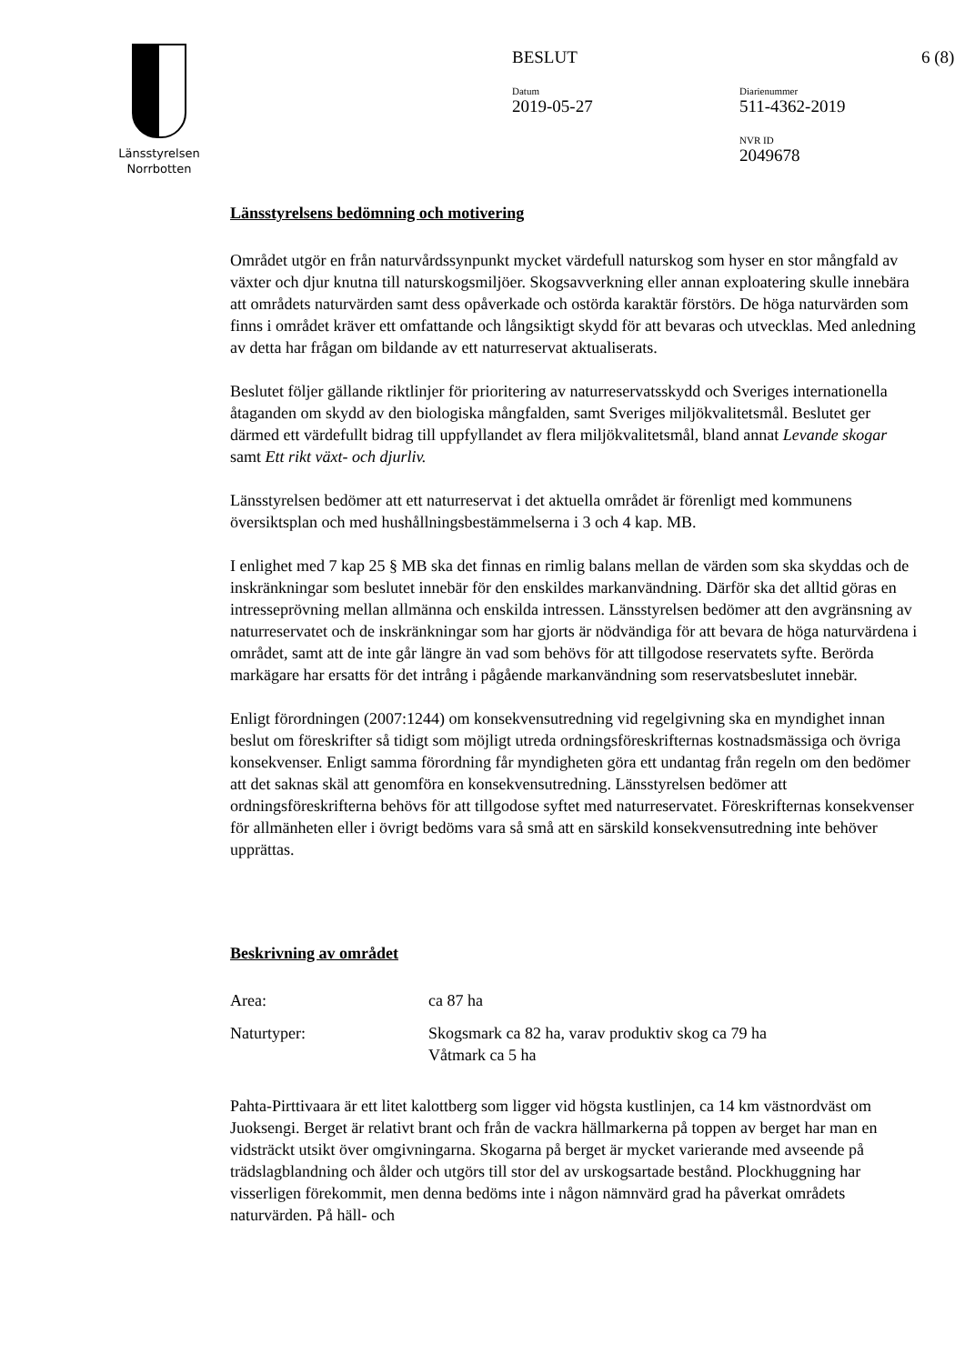Länsstyrelsen
Norrbotten
BESLUT 6 (8)
Datum
2019-05-27
Diarienummer
511-4362-2019
NVR ID
2049678
Länsstyrelsens bedömning och motivering
Området utgör en från naturvårdssynpunkt mycket värdefull naturskog som hyser en stor mångfald av växter och djur knutna till naturskogsmiljöer. Skogsavverkning eller annan exploatering skulle innebära att områdets naturvärden samt dess opåverkade och ostörda karaktär förstörs. De höga naturvärden som finns i området kräver ett omfattande och långsiktigt skydd för att bevaras och utvecklas. Med anledning av detta har frågan om bildande av ett naturreservat aktualiserats.
Beslutet följer gällande riktlinjer för prioritering av naturreservatsskydd och Sveriges internationella åtaganden om skydd av den biologiska mångfalden, samt Sveriges miljökvalitetsmål. Beslutet ger därmed ett värdefullt bidrag till uppfyllandet av flera miljökvalitetsmål, bland annat Levande skogar samt Ett rikt växt- och djurliv.
Länsstyrelsen bedömer att ett naturreservat i det aktuella området är förenligt med kommunens översiktsplan och med hushållningsbestämmelserna i 3 och 4 kap. MB.
I enlighet med 7 kap 25 § MB ska det finnas en rimlig balans mellan de värden som ska skyddas och de inskränkningar som beslutet innebär för den enskildes markanvändning. Därför ska det alltid göras en intresseprövning mellan allmänna och enskilda intressen. Länsstyrelsen bedömer att den avgränsning av naturreservatet och de inskränkningar som har gjorts är nödvändiga för att bevara de höga naturvärdena i området, samt att de inte går längre än vad som behövs för att tillgodose reservatets syfte. Berörda markägare har ersatts för det intrång i pågående markanvändning som reservatsbeslutet innebär.
Enligt förordningen (2007:1244) om konsekvensutredning vid regelgivning ska en myndighet innan beslut om föreskrifter så tidigt som möjligt utreda ordningsföreskrifternas kostnadsmässiga och övriga konsekvenser. Enligt samma förordning får myndigheten göra ett undantag från regeln om den bedömer att det saknas skäl att genomföra en konsekvensutredning. Länsstyrelsen bedömer att ordningsföreskrifterna behövs för att tillgodose syftet med naturreservatet. Föreskrifternas konsekvenser för allmänheten eller i övrigt bedöms vara så små att en särskild konsekvensutredning inte behöver upprättas.
Beskrivning av området
Area: ca 87 ha
Naturtyper: Skogsmark ca 82 ha, varav produktiv skog ca 79 ha
Våtmark ca 5 ha
Pahta-Pirttivaara är ett litet kalottberg som ligger vid högsta kustlinjen, ca 14 km västnordväst om Juoksengi. Berget är relativt brant och från de vackra hällmarkerna på toppen av berget har man en vidsträckt utsikt över omgivningarna. Skogarna på berget är mycket varierande med avseende på trädslagblandning och ålder och utgörs till stor del av urskogsartade bestånd. Plockhuggning har visserligen förekommit, men denna bedöms inte i någon nämnvärd grad ha påverkat områdets naturvärden. På häll- och